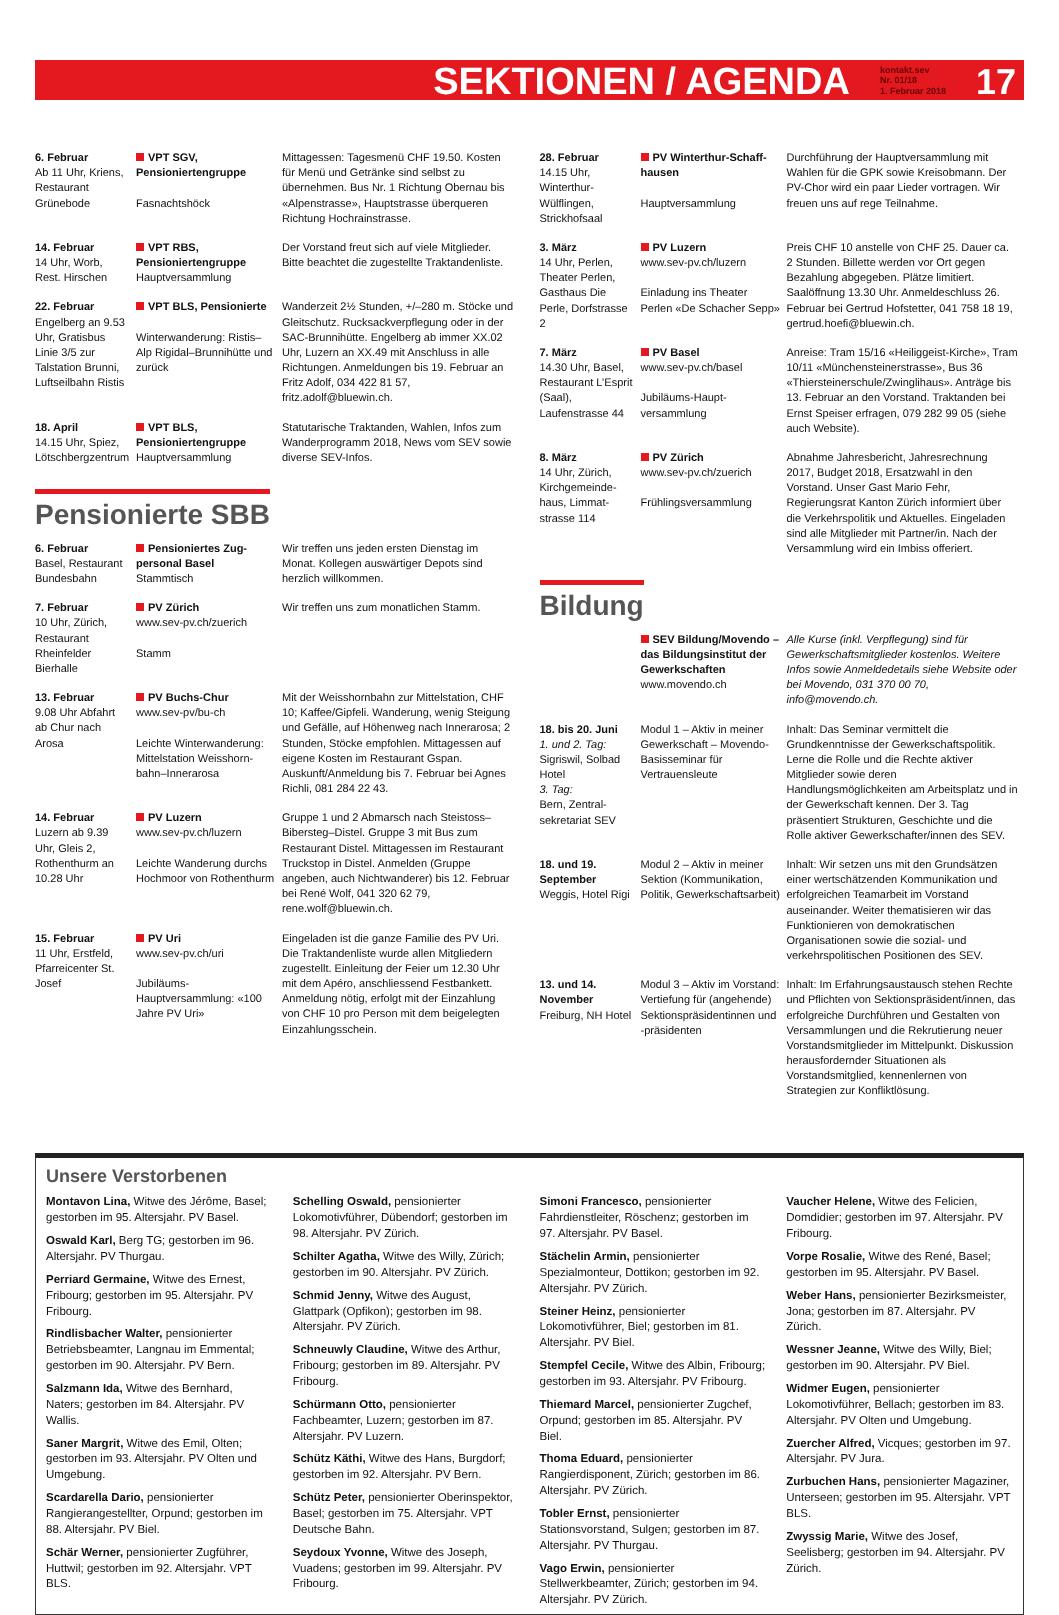SEKTIONEN / AGENDA kontakt.sev
Nr. 01/18
1. Februar 2018 17
| 6. Februar Ab 11 Uhr, Kriens, Restaurant Grünebode | VPT SGV, Pensionierten­gruppe Fasnachtshöck | Mittagessen: Tagesmenü CHF 19.50. Kosten für Menü und Getränke sind selbst zu übernehmen. Bus Nr. 1 Richtung Obernau bis «Alpenstrasse», Hauptstrasse überqueren Richtung Hochrainstrasse. |
| 14. Februar 14 Uhr, Worb, Rest. Hirschen | VPT RBS, Pensionierten­gruppe Hauptversammlung | Der Vorstand freut sich auf viele Mitglieder. Bitte beachtet die zugestellte Traktandenliste. |
| 22. Februar Engelberg an 9.53 Uhr, Gratisbus Linie 3/5 zur Talstation Brunni, Luftseilbahn Ristis | VPT BLS, Pensionierte Winterwanderung: Ristis–Alp Rigidal–Brunnihütte und zurück | Wanderzeit 2½ Stunden, +/–280 m. Stöcke und Gleitschutz. Rucksackverpflegung oder in der SAC-Brunnihütte. Engelberg ab immer XX.02 Uhr, Luzern an XX.49 mit Anschluss in alle Richtungen. Anmeldungen bis 19. Februar an Fritz Adolf, 034 422 81 57, fritz.adolf@bluewin.ch. |
| 18. April 14.15 Uhr, Spiez, Lötschbergzentrum | VPT BLS, Pensionierten­gruppe Hauptversammlung | Statutarische Traktanden, Wahlen, Infos zum Wanderprogramm 2018, News vom SEV sowie diverse SEV-Infos. |
Pensionierte SBB
| 6. Februar Basel, Restaurant Bundesbahn | Pensioniertes Zug­personal Basel Stammtisch | Wir treffen uns jeden ersten Dienstag im Monat. Kollegen auswärtiger Depots sind herzlich willkommen. |
| 7. Februar 10 Uhr, Zürich, Restaurant Rheinfelder Bierhalle | PV Zürich www.sev-pv.ch/zuerich Stamm | Wir treffen uns zum monatlichen Stamm. |
| 13. Februar 9.08 Uhr Abfahrt ab Chur nach Arosa | PV Buchs-Chur www.sev-pv/bu-ch Leichte Winterwanderung: Mittelstation Weisshorn­bahn–Innerarosa | Mit der Weisshornbahn zur Mittelstation, CHF 10; Kaffee/Gipfeli. Wanderung, wenig Steigung und Gefälle, auf Höhenweg nach Innerarosa; 2 Stunden, Stöcke empfohlen. Mittagessen auf eigene Kosten im Restaurant Gspan. Auskunft/Anmeldung bis 7. Februar bei Agnes Richli, 081 284 22 43. |
| 14. Februar Luzern ab 9.39 Uhr, Gleis 2, Rothenthurm an 10.28 Uhr | PV Luzern www.sev-pv.ch/luzern Leichte Wanderung durchs Hochmoor von Rothenthurm | Gruppe 1 und 2 Abmarsch nach Steistoss–Biber­steg–Distel. Gruppe 3 mit Bus zum Restaurant Distel. Mittagessen im Restaurant Truckstop in Distel. Anmelden (Gruppe angeben, auch Nicht­wanderer) bis 12. Februar bei René Wolf, 041 320 62 79, rene.wolf@bluewin.ch. |
| 15. Februar 11 Uhr, Erstfeld, Pfarreicenter St. Josef | PV Uri www.sev-pv.ch/uri Jubiläums-Hauptversammlung: «100 Jahre PV Uri» | Eingeladen ist die ganze Familie des PV Uri. Die Traktandenliste wurde allen Mitgliedern zugestellt. Einleitung der Feier um 12.30 Uhr mit dem Apéro, anschliessend Festbankett. Anmeldung nötig, erfolgt mit der Einzahlung von CHF 10 pro Person mit dem beigelegten Einzahlungsschein. |
| 28. Februar 14.15 Uhr, Winterthur-Wülflingen, Strickhofsaal | PV Winterthur-Schaff­hausen Hauptversammlung | Durchführung der Hauptversammlung mit Wahlen für die GPK sowie Kreisobmann. Der PV-Chor wird ein paar Lieder vortragen. Wir freuen uns auf rege Teilnahme. |
| 3. März 14 Uhr, Perlen, Theater Perlen, Gasthaus Die Perle, Dorfstrasse 2 | PV Luzern www.sev-pv.ch/luzern Einladung ins Theater Perlen «De Schacher Sepp» | Preis CHF 10 anstelle von CHF 25. Dauer ca. 2 Stunden. Billette werden vor Ort gegen Bezahlung abgegeben. Plätze limitiert. Saalöffnung 13.30 Uhr. Anmeldeschluss 26. Februar bei Gertrud Hofstetter, 041 758 18 19, gertrud.hoefi@bluewin.ch. |
| 7. März 14.30 Uhr, Basel, Restaurant L’Esprit (Saal), Laufenstrasse 44 | PV Basel www.sev-pv.ch/basel Jubiläums-Haupt­versammlung | Anreise: Tram 15/16 «Heiliggeist-Kirche», Tram 10/11 «Münchensteinerstrasse», Bus 36 «Thiersteinerschule/Zwinglihaus». Anträge bis 13. Februar an den Vorstand. Traktanden bei Ernst Speiser erfragen, 079 282 99 05 (siehe auch Website). |
| 8. März 14 Uhr, Zürich, Kirchgemeinde­haus, Limmat­strasse 114 | PV Zürich www.sev-pv.ch/zuerich Frühlingsversammlung | Abnahme Jahresbericht, Jahresrechnung 2017, Budget 2018, Ersatzwahl in den Vorstand. Unser Gast Mario Fehr, Regierungsrat Kanton Zürich informiert über die Verkehrspolitik und Aktuelles. Eingeladen sind alle Mitglieder mit Partner/in. Nach der Versammlung wird ein Imbiss offeriert. |
Bildung
| | SEV Bildung/Movendo – das Bildungsinstitut der Gewerkschaften www.movendo.ch | Alle Kurse (inkl. Verpflegung) sind für Gewerkschaftsmitglieder kostenlos. Weitere Infos sowie Anmeldedetails siehe Website oder bei Movendo, 031 370 00 70, info@movendo.ch. |
| 18. bis 20. Juni 1. und 2. Tag: Sigriswil, Solbad Hotel 3. Tag: Bern, Zentral­sekretariat SEV | Modul 1 – Aktiv in meiner Gewerkschaft – Movendo-Basisseminar für Vertrauensleute | Inhalt: Das Seminar vermittelt die Grundkenntnisse der Gewerkschaftspolitik. Lerne die Rolle und die Rechte aktiver Mitglieder sowie deren Handlungsmöglichkeiten am Arbeitsplatz und in der Gewerkschaft kennen. Der 3. Tag präsentiert Strukturen, Geschichte und die Rolle aktiver Gewerkschafter/innen des SEV. |
| 18. und 19. September Weggis, Hotel Rigi | Modul 2 – Aktiv in meiner Sektion (Kommunikation, Politik, Gewerkschaftsarbeit) | Inhalt: Wir setzen uns mit den Grundsätzen einer wertschätzenden Kommunikation und erfolgreichen Teamarbeit im Vorstand auseinander. Weiter thematisieren wir das Funktionieren von demokratischen Organisationen sowie die sozial- und verkehrspolitischen Positionen des SEV. |
| 13. und 14. November Freiburg, NH Hotel | Modul 3 – Aktiv im Vorstand: Vertiefung für (angehende) Sektionspräsidentinnen und -präsidenten | Inhalt: Im Erfahrungsaustausch stehen Rechte und Pflichten von Sektionspräsident/innen, das erfolgreiche Durchführen und Gestalten von Versammlungen und die Rekrutierung neuer Vorstandsmitglieder im Mittelpunkt. Diskussion herausfordernder Situationen als Vorstandsmitglied, kennenlernen von Strategien zur Konfliktlösung. |
Unsere Verstorbenen
Montavon Lina, Witwe des Jérôme, Basel; gestorben im 95. Altersjahr. PV Basel.
Oswald Karl, Berg TG; gestorben im 96. Altersjahr. PV Thurgau.
Perriard Germaine, Witwe des Ernest, Fribourg; gestorben im 95. Altersjahr. PV Fribourg.
Rindlisbacher Walter, pensionierter Betriebsbeamter, Langnau im Emmental; gestorben im 90. Altersjahr. PV Bern.
Salzmann Ida, Witwe des Bernhard, Naters; gestorben im 84. Altersjahr. PV Wallis.
Saner Margrit, Witwe des Emil, Olten; gestorben im 93. Altersjahr. PV Olten und Umgebung.
Scardarella Dario, pensionierter Rangierangestellter, Orpund; gestorben im 88. Altersjahr. PV Biel.
Schär Werner, pensionierter Zugführer, Huttwil; gestorben im 92. Altersjahr. VPT BLS.
Schelling Oswald, pensionierter Lokomotivführer, Dübendorf; gestorben im 98. Altersjahr. PV Zürich.
Schilter Agatha, Witwe des Willy, Zürich; gestorben im 90. Altersjahr. PV Zürich.
Schmid Jenny, Witwe des August, Glattpark (Opfikon); gestorben im 98. Altersjahr. PV Zürich.
Schneuwly Claudine, Witwe des Arthur, Fribourg; gestorben im 89. Altersjahr. PV Fribourg.
Schürmann Otto, pensionierter Fachbeamter, Luzern; gestorben im 87. Altersjahr. PV Luzern.
Schütz Käthi, Witwe des Hans, Burgdorf; gestorben im 92. Altersjahr. PV Bern.
Schütz Peter, pensionierter Oberinspektor, Basel; gestorben im 75. Altersjahr. VPT Deutsche Bahn.
Seydoux Yvonne, Witwe des Joseph, Vuadens; gestorben im 99. Altersjahr. PV Fribourg.
Simoni Francesco, pensionierter Fahrdienstleiter, Röschenz; gestorben im 97. Altersjahr. PV Basel.
Stächelin Armin, pensionierter Spezialmonteur, Dottikon; gestorben im 92. Altersjahr. PV Zürich.
Steiner Heinz, pensionierter Lokomotivführer, Biel; gestorben im 81. Altersjahr. PV Biel.
Stempfel Cecile, Witwe des Albin, Fribourg; gestorben im 93. Altersjahr. PV Fribourg.
Thiemard Marcel, pensionierter Zugchef, Orpund; gestorben im 85. Altersjahr. PV Biel.
Thoma Eduard, pensionierter Rangierdisponent, Zürich; gestorben im 86. Altersjahr. PV Zürich.
Tobler Ernst, pensionierter Stationsvorstand, Sulgen; gestorben im 87. Altersjahr. PV Thurgau.
Vago Erwin, pensionierter Stellwerkbeamter, Zürich; gestorben im 94. Altersjahr. PV Zürich.
Vaucher Helene, Witwe des Felicien, Domdidier; gestorben im 97. Altersjahr. PV Fribourg.
Vorpe Rosalie, Witwe des René, Basel; gestorben im 95. Altersjahr. PV Basel.
Weber Hans, pensionierter Bezirksmeister, Jona; gestorben im 87. Altersjahr. PV Zürich.
Wessner Jeanne, Witwe des Willy, Biel; gestorben im 90. Altersjahr. PV Biel.
Widmer Eugen, pensionierter Lokomotivführer, Bellach; gestorben im 83. Altersjahr. PV Olten und Umgebung.
Zuercher Alfred, Vicques; gestorben im 97. Altersjahr. PV Jura.
Zurbuchen Hans, pensionierter Magaziner, Unterseen; gestorben im 95. Altersjahr. VPT BLS.
Zwyssig Marie, Witwe des Josef, Seelisberg; gestorben im 94. Altersjahr. PV Zürich.